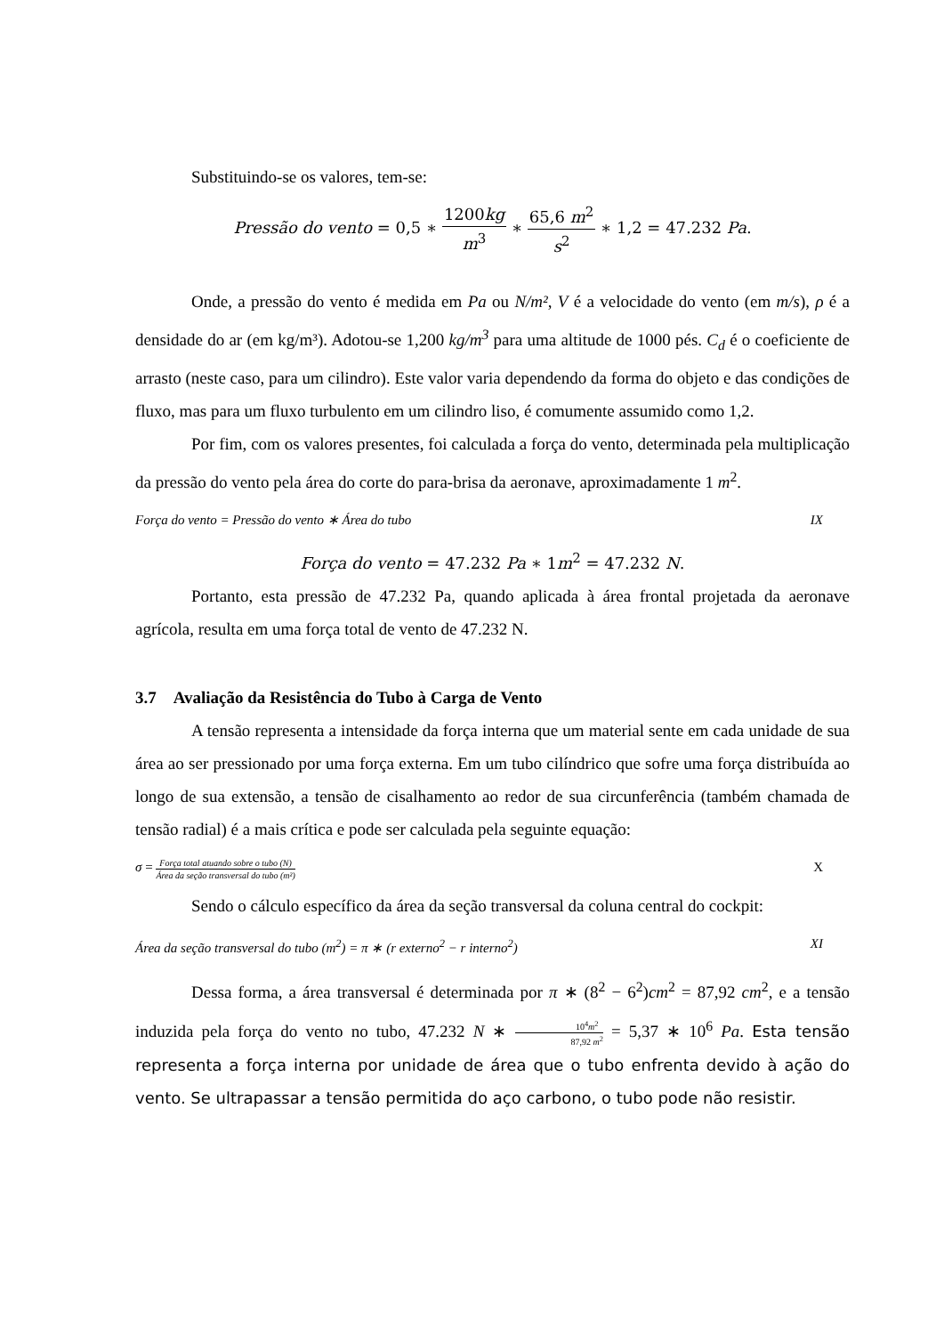Substituindo-se os valores, tem-se:
Pressão do vento = 0,5 ∗ 1200kg m<sup>3</sup> ∗ 65,6 m<sup>2</sup> s<sup>2</sup> ∗ 1,2 = 47.232 Pa.
Onde, a pressão do vento é medida em Pa ou N/m², V é a velocidade do vento (em m/s), ρ é a densidade do ar (em kg/m³). Adotou-se 1,200 kg/m<sup>3</sup> para uma altitude de 1000 pés. C<sub>d</sub> é o coeficiente de arrasto (neste caso, para um cilindro). Este valor varia dependendo da forma do objeto e das condições de fluxo, mas para um fluxo turbulento em um cilindro liso, é comumente assumido como 1,2.
Por fim, com os valores presentes, foi calculada a força do vento, determinada pela multiplicação da pressão do vento pela área do corte do para-brisa da aeronave, aproximadamente 1 m<sup>2</sup>.
Força do vento = Pressão do vento ∗ Área do tubo IX
Força do vento = 47.232 Pa ∗ 1m<sup>2</sup> = 47.232 N.
Portanto, esta pressão de 47.232 Pa, quando aplicada à área frontal projetada da aeronave agrícola, resulta em uma força total de vento de 47.232 N.
3.7 Avaliação da Resistência do Tubo à Carga de Vento
A tensão representa a intensidade da força interna que um material sente em cada unidade de sua área ao ser pressionado por uma força externa. Em um tubo cilíndrico que sofre uma força distribuída ao longo de sua extensão, a tensão de cisalhamento ao redor de sua circunferência (também chamada de tensão radial) é a mais crítica e pode ser calculada pela seguinte equação:
σ = Força total atuando sobre o tubo (N) Área da seção transversal do tubo (m²) X
Sendo o cálculo específico da área da seção transversal da coluna central do cockpit:
Área da seção transversal do tubo (m<sup>2</sup>) = π ∗ (r externo<sup>2</sup> − r interno<sup>2</sup>) XI
Dessa forma, a área transversal é determinada por π ∗ (8<sup>2</sup> − 6<sup>2</sup>)cm<sup>2</sup> = 87,92 cm<sup>2</sup>, e a tensão induzida pela força do vento no tubo, 47.232 N ∗ 10<sup>4</sup>m<sup>2</sup> 87,92 m<sup>2</sup> = 5,37 ∗ 10<sup>6</sup> Pa. Esta tensão representa a força interna por unidade de área que o tubo enfrenta devido à ação do vento. Se ultrapassar a tensão permitida do aço carbono, o tubo pode não resistir.